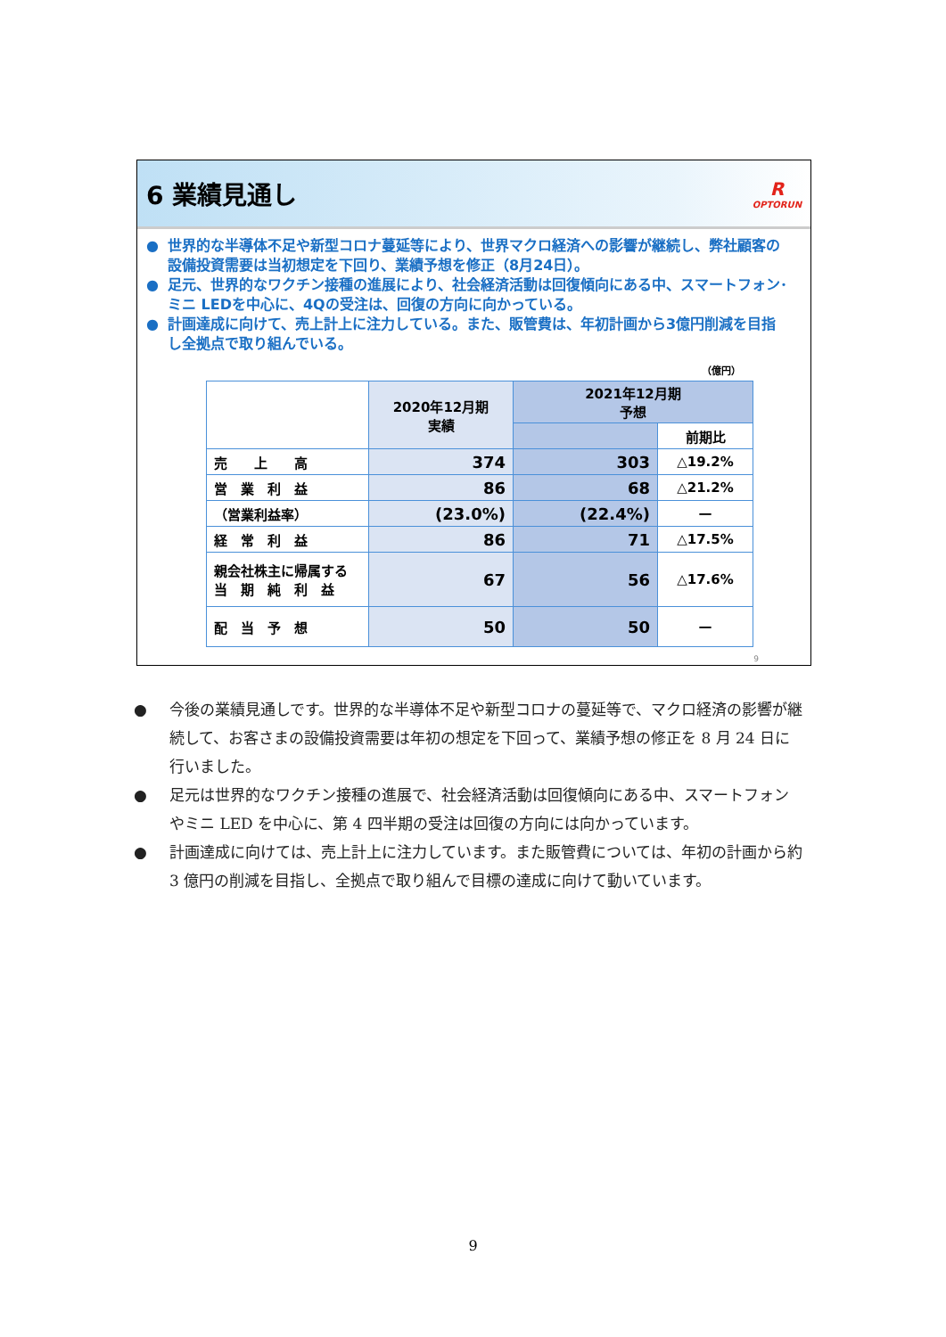6 業績見通し
R
OPTORUN
● 世界的な半導体不足や新型コロナ蔓延等により、世界マクロ経済への影響が継続し、弊社顧客の設備投資需要は当初想定を下回り、業績予想を修正（8月24日）。
● 足元、世界的なワクチン接種の進展により、社会経済活動は回復傾向にある中、スマートフォン･ミニ LEDを中心に、4Qの受注は、回復の方向に向かっている。
● 計画達成に向けて、売上計上に注力している。また、販管費は、年初計画から3億円削減を目指し全拠点で取り組んでいる。
（億円）
| | 2020年12月期 実績 | 2021年12月期 予想 | |
| --- | --- | --- | --- |
| | | | 前期比 |
| 売 上 高 | 374 | 303 | △19.2% |
| 営 業 利 益 | 86 | 68 | △21.2% |
| （営業利益率） | (23.0%) | (22.4%) | — |
| 経 常 利 益 | 86 | 71 | △17.5% |
| 親会社株主に帰属する 当 期 純 利 益 | 67 | 56 | △17.6% |
| 配 当 予 想 | 50 | 50 | — |
9
● 今後の業績見通しです。世界的な半導体不足や新型コロナの蔓延等で、マクロ経済の影響が継続して、お客さまの設備投資需要は年初の想定を下回って、業績予想の修正を 8 月 24 日に行いました。
● 足元は世界的なワクチン接種の進展で、社会経済活動は回復傾向にある中、スマートフォンやミニ LED を中心に、第 4 四半期の受注は回復の方向には向かっています。
● 計画達成に向けては、売上計上に注力しています。また販管費については、年初の計画から約 3 億円の削減を目指し、全拠点で取り組んで目標の達成に向けて動いています。
9